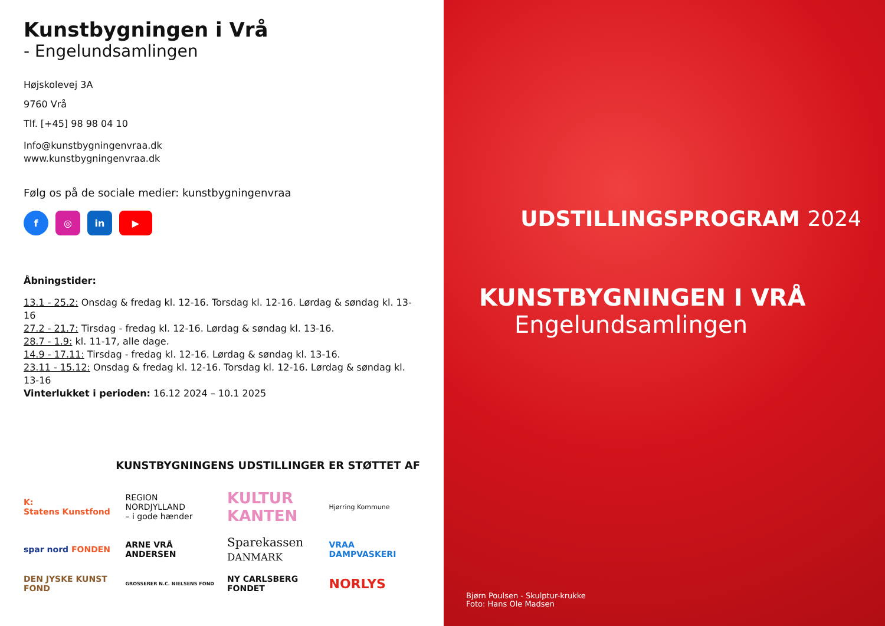Kunstbygningen i Vrå
- Engelundsamlingen
Højskolevej 3A
9760 Vrå
Tlf. [+45] 98 98 04 10
Info@kunstbygningenvraa.dk
www.kunstbygningenvraa.dk
Følg os på de sociale medier: kunstbygningenvraa
f ◎ in ▶
Åbningstider:
13.1 - 25.2: Onsdag & fredag kl. 12-16. Torsdag kl. 12-16. Lørdag & søndag kl. 13-16
27.2 - 21.7: Tirsdag - fredag kl. 12-16. Lørdag & søndag kl. 13-16.
28.7 - 1.9: kl. 11-17, alle dage.
14.9 - 17.11: Tirsdag - fredag kl. 12-16. Lørdag & søndag kl. 13-16.
23.11 - 15.12: Onsdag & fredag kl. 12-16. Torsdag kl. 12-16. Lørdag & søndag kl. 13-16
Vinterlukket i perioden: 16.12 2024 – 10.1 2025
KUNSTBYGNINGENS UDSTILLINGER ER STØTTET AF
K:
Statens Kunstfond
REGION NORDJYLLAND
– i gode hænder
KULTUR KANTEN
Hjørring Kommune
spar nord FONDEN
ARNE VRÅ ANDERSEN
Sparekassen
DANMARK
VRAA DAMPVASKERI
DEN JYSKE KUNST FOND
GROSSERER N.C. NIELSENS FOND
NY CARLSBERG FONDET
NORLYS
UDSTILLINGSPROGRAM 2024
KUNSTBYGNINGEN I VRÅ
Engelundsamlingen
Bjørn Poulsen - Skulptur-krukke
Foto: Hans Ole Madsen